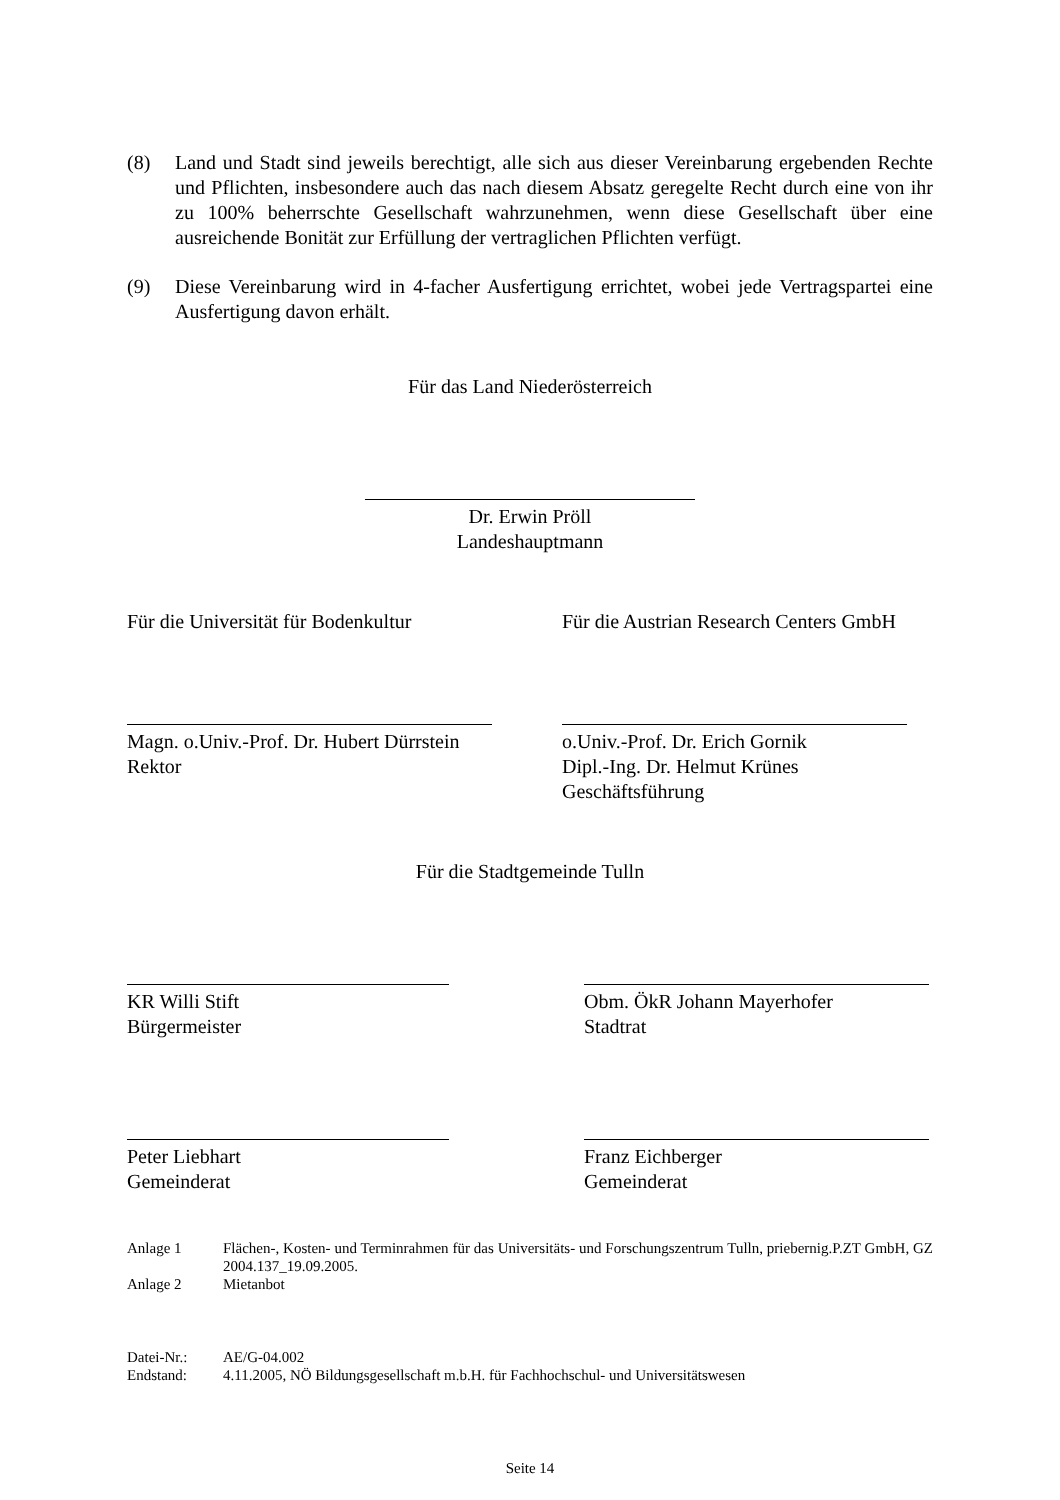(8) Land und Stadt sind jeweils berechtigt, alle sich aus dieser Vereinbarung ergebenden Rechte und Pflichten, insbesondere auch das nach diesem Absatz geregelte Recht durch eine von ihr zu 100% beherrschte Gesellschaft wahrzunehmen, wenn diese Gesellschaft über eine ausreichende Bonität zur Erfüllung der vertraglichen Pflichten verfügt.
(9) Diese Vereinbarung wird in 4-facher Ausfertigung errichtet, wobei jede Vertragspartei eine Ausfertigung davon erhält.
Für das Land Niederösterreich
Dr. Erwin Pröll
Landeshauptmann
Für die Universität für Bodenkultur Für die Austrian Research Centers GmbH
Magn. o.Univ.-Prof. Dr. Hubert Dürrstein
Rektor
o.Univ.-Prof. Dr. Erich Gornik
Dipl.-Ing. Dr. Helmut Krünes
Geschäftsführung
Für die Stadtgemeinde Tulln
KR Willi Stift
Bürgermeister
Obm. ÖkR Johann Mayerhofer
Stadtrat
Peter Liebhart
Gemeinderat
Franz Eichberger
Gemeinderat
Anlage 1 Flächen-, Kosten- und Terminrahmen für das Universitäts- und Forschungszentrum Tulln, priebernig.P.ZT GmbH, GZ 2004.137_19.09.2005.
Anlage 2 Mietanbot
Datei-Nr.: AE/G-04.002
Endstand: 4.11.2005, NÖ Bildungsgesellschaft m.b.H. für Fachhochschul- und Universitätswesen
Seite 14